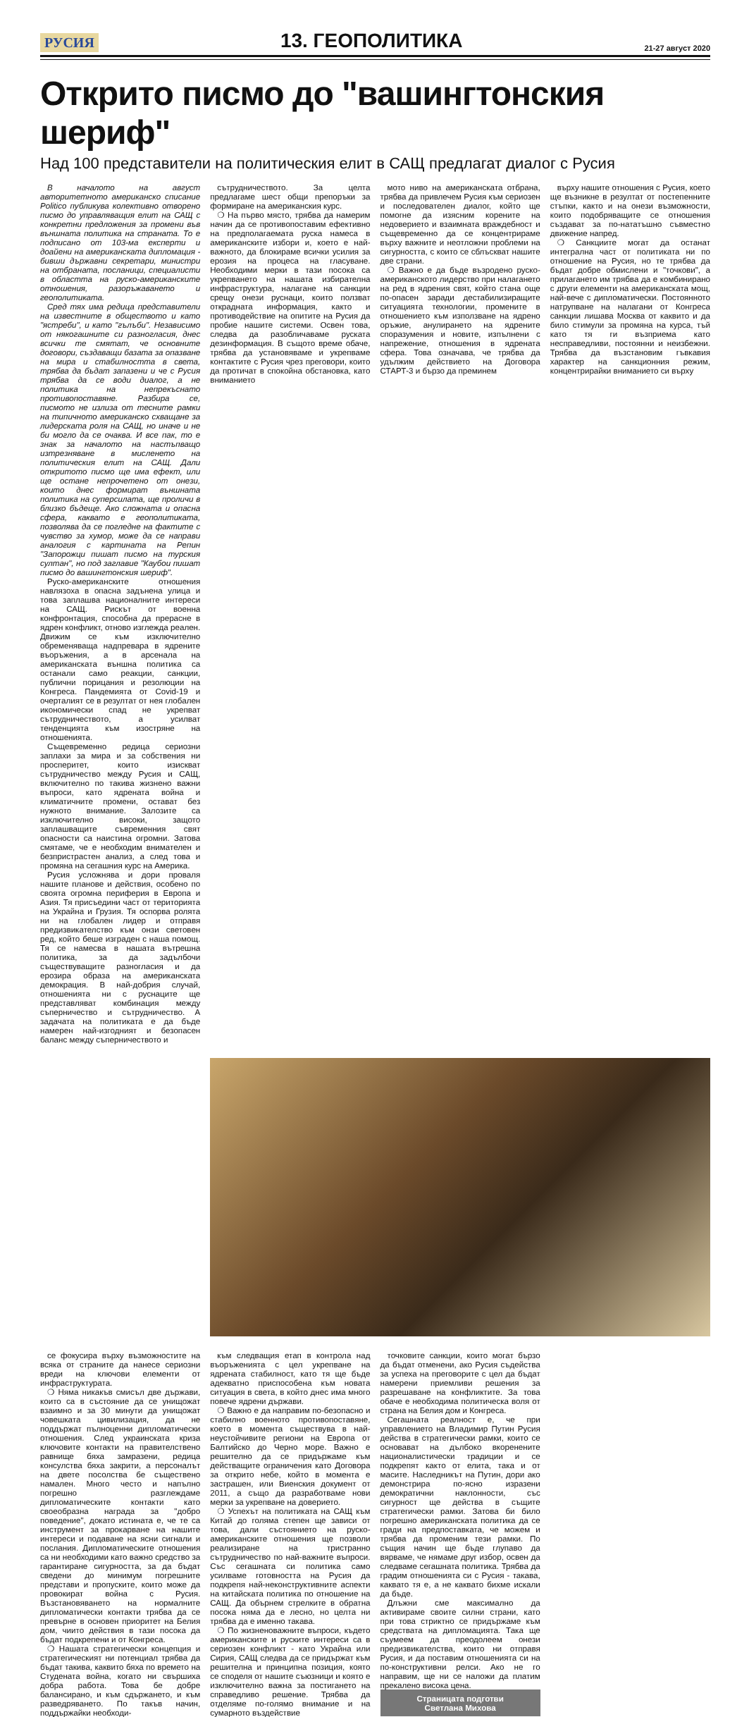РУСИЯ 13. ГЕОПОЛИТИКА 21-27 август 2020
Открито писмо до "вашингтонския шериф"
Над 100 представители на политическия елит в САЩ предлагат диалог с Русия
В началото на август авторитетното американско списание Politico публикува колективно отворено писмо до управляващия елит на САЩ с конкретни предложения за промени във външната политика на страната. То е подписано от 103-ма експерти и доайени на американската дипломация - бивши държавни секретари, министри на отбраната, посланици, специалисти в областта на руско-американските отношения, разоръжаването и геополитиката.
Сред тях има редица представители на известните в обществото и като "ястреби", и като "гълъби". Независимо от някогашните си разногласия, днес всички те смятат, че основните договори, създаващи базата за опазване на мира и стабилността в света, трябва да бъдат запазени и че с Русия трябва да се води диалог, а не политика на непрекъснато противопоставяне. Разбира се, писмото не излиза от тесните рамки на типичното американско схващане за лидерската роля на САЩ, но иначе и не би могло да се очаква. И все пак, то е знак за началото на настъпващо изтрезняване в мисленето на политическия елит на САЩ. Дали откритото писмо ще има ефект, или ще остане непрочетено от онези, които днес формират външната политика на суперсилата, ще проличи в близко бъдеще. Ако сложната и опасна сфера, каквато е геополитиката, позволява да се погледне на фактите с чувство за хумор, може да се направи аналогия с картината на Репин "Запорожци пишат писмо на турския султан", но под заглавие "Каубои пишат писмо до вашингтонския шериф".
Руско-американските отношения навлязоха в опасна задънена улица и това заплашва националните интереси на САЩ. Рискът от военна конфронтация, способна да прерасне в ядрен конфликт, отново изглежда реален. Движим се към изключително обременяваща надпревара в ядрените въоръжения, а в арсенала на американската външна политика са останали само реакции, санкции, публични порицания и резолюции на Конгреса. Пандемията от Covid-19 и очерталият се в резултат от нея глобален икономически спад не укрепват сътрудничеството, а усилват тенденцията към изостряне на отношенията.
Същевременно редица сериозни заплахи за мира и за собствения ни просперитет, които изискват сътрудничество между Русия и САЩ, включително по такива жизнено важни въпроси, като ядрената война и климатичните промени, остават без нужното внимание. Залозите са изключително високи, защото заплашващите съвременния свят опасности са наистина огромни. Затова смятаме, че е необходим внимателен и безпристрастен анализ, а след това и промяна на сегашния курс на Америка.
Русия усложнява и дори проваля нашите планове и действия, особено по своята огромна периферия в Европа и Азия. Тя присъедини част от територията на Украйна и Грузия. Тя оспорва ролята ни на глобален лидер и отправя предизвикателство към онзи световен ред, който беше изграден с наша помощ. Тя се намесва в нашата вътрешна политика, за да задълбочи съществуващите разногласия и да ерозира образа на американската демокрация. В най-добрия случай, отношенията ни с руснаците ще представляват комбинация между съперничество и сътрудничество. А задачата на политиката е да бъде намерен най-изгодният и безопасен баланс между съперничеството и
сътрудничеството. За целта предлагаме шест общи препоръки за формиране на американския курс.
❍ На първо място, трябва да намерим начин да се противопоставим ефективно на предполагаемата руска намеса в американските избори и, което е най-важното, да блокираме всички усилия за ерозия на процеса на гласуване. Необходими мерки в тази посока са укрепването на нашата избирателна инфраструктура, налагане на санкции срещу онези руснаци, които ползват открадната информация, както и противодействие на опитите на Русия да пробие нашите системи. Освен това, следва да разобличаваме руската дезинформация. В същото време обаче, трябва да установяваме и укрепваме контактите с Русия чрез преговори, които да протичат в спокойна обстановка, като вниманието
мото ниво на американската отбрана, трябва да привлечем Русия към сериозен и последователен диалог, който ще помогне да изясним корените на недоверието и взаимната враждебност и същевременно да се концентрираме върху важните и неотложни проблеми на сигурността, с които се сблъскват нашите две страни.
❍ Важно е да бъде възродено руско-американското лидерство при налагането на ред в ядрения свят, който стана още по-опасен заради дестабилизиращите ситуацията технологии, промените в отношението към използване на ядрено оръжие, анулирането на ядрените споразумения и новите, изпълнени с напрежение, отношения в ядрената сфера. Това означава, че трябва да удължим действието на Договора СТАРТ-3 и бързо да преминем
върху нашите отношения с Русия, което ще възникне в резултат от постепенните стъпки, както и на онези възможности, които подобряващите се отношения създават за по-нататъшно съвместно движение напред.
❍ Санкциите могат да останат интегрална част от политиката ни по отношение на Русия, но те трябва да бъдат добре обмислени и "точкови", а прилагането им трябва да е комбинирано с други елементи на американската мощ, най-вече с дипломатически. Постоянното натрупване на налагани от Конгреса санкции лишава Москва от каквито и да било стимули за промяна на курса, тъй като тя ги възприема като несправедливи, постоянни и неизбежни. Трябва да възстановим гъвкавия характер на санкционния режим, концентрирайки вниманието си върху
се фокусира върху възможностите на всяка от страните да нанесе сериозни вреди на ключови елементи от инфраструктурата.
❍ Няма никакъв смисъл две държави, които са в състояние да се унищожат взаимно и за 30 минути да унищожат човешката цивилизация, да не поддържат пълноценни дипломатически отношения. След украинската криза ключовите контакти на правителствено равнище бяха замразени, редица консулства бяха закрити, а персоналът на двете посолства бе съществено намален. Много често и напълно погрешно разглеждаме дипломатическите контакти като своеобразна награда за "добро поведение", докато истината е, че те са инструмент за прокарване на нашите интереси и подаване на ясни сигнали и послания. Дипломатическите отношения са ни необходими като важно средство за гарантиране сигурността, за да бъдат сведени до минимум погрешните представи и пропуските, които може да провокират война с Русия. Възстановяването на нормалните дипломатически контакти трябва да се превърне в основен приоритет на Белия дом, чиито действия в тази посока да бъдат подкрепени и от Конгреса.
❍ Нашата стратегически концепция и стратегическият ни потенциал трябва да бъдат такива, каквито бяха по времето на Студената война, когато ни свършиха добра работа. Това бе добре балансирано, и към сдържането, и към разведряването. По такъв начин, поддържайки необходи-
към следващия етап в контрола над въоръженията с цел укрепване на ядрената стабилност, като тя ще бъде адекватно приспособена към новата ситуация в света, в който днес има много повече ядрени държави.
❍ Важно е да направим по-безопасно и стабилно военното противопоставяне, което в момента съществува в най-неустойчивите региони на Европа от Балтийско до Черно море. Важно е решително да се придържаме към действащите ограничения като Договора за открито небе, който в момента е застрашен, или Виенския документ от 2011, а също да разработваме нови мерки за укрепване на доверието.
❍ Успехът на политиката на САЩ към Китай до голяма степен ще зависи от това, дали състоянието на руско-американските отношения ще позволи реализиране на тристранно сътрудничество по най-важните въпроси. Със сегашната си политика само усилваме готовността на Русия да подкрепя най-неконструктивните аспекти на китайската политика по отношение на САЩ. Да обърнем стрелките в обратна посока няма да е лесно, но целта ни трябва да е именно такава.
❍ По жизненоважните въпроси, където американските и руските интереси са в сериозен конфликт - като Украйна или Сирия, САЩ следва да се придържат към решителна и принципна позиция, която се споделя от нашите съюзници и която е изключително важна за постигането на справедливо решение. Трябва да отделяме по-голямо внимание и на сумарното въздействие
точковите санкции, които могат бързо да бъдат отменени, ако Русия съдейства за успеха на преговорите с цел да бъдат намерени приемливи решения за разрешаване на конфликтите. За това обаче е необходима политическа воля от страна на Белия дом и Конгреса.
Сегашната реалност е, че при управлението на Владимир Путин Русия действа в стратегически рамки, които се основават на дълбоко вкоренените националистически традиции и се подкрепят както от елита, така и от масите. Наследникът на Путин, дори ако демонстрира по-ясно изразени демократични наклонности, със сигурност ще действа в същите стратегически рамки. Затова би било погрешно американската политика да се гради на предпоставката, че можем и трябва да променим тези рамки. По същия начин ще бъде глупаво да вярваме, че нямаме друг избор, освен да следваме сегашната политика. Трябва да градим отношенията си с Русия - такава, каквато тя е, а не каквато бихме искали да бъде.
Длъжни сме максимално да активираме своите силни страни, като при това стриктно се придържаме към средствата на дипломацията. Така ще съумеем да преодолеем онези предизвикателства, които ни отправя Русия, и да поставим отношенията си на по-конструктивни релси. Ако не го направим, ще ни се наложи да платим прекалено висока цена.
Страницата подготви
Светлана Михова